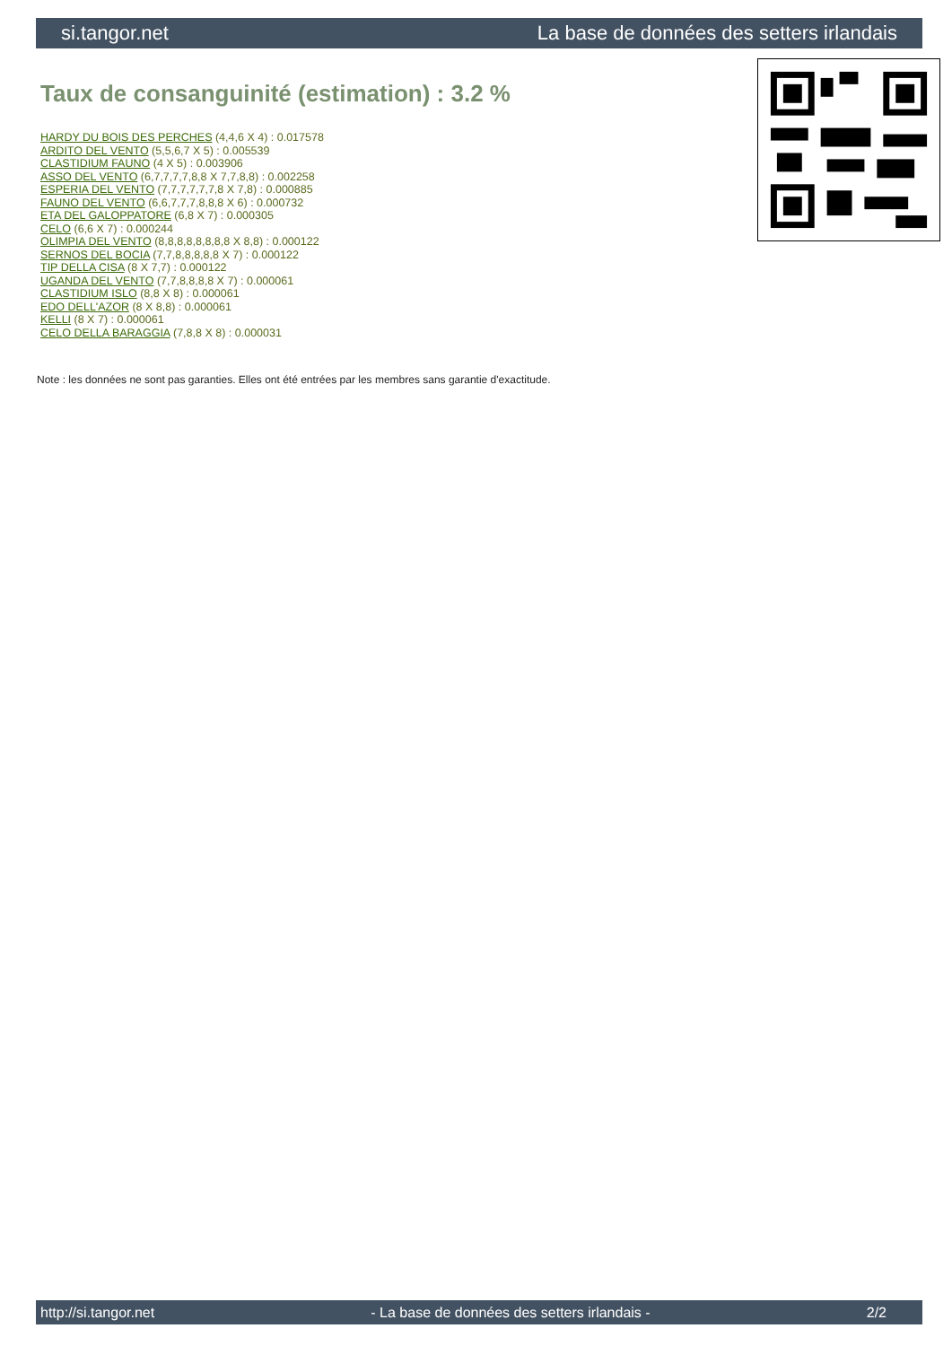si.tangor.net La base de données des setters irlandais
Taux de consanguinité (estimation) : 3.2 %
HARDY DU BOIS DES PERCHES (4,4,6 X 4) : 0.017578
ARDITO DEL VENTO (5,5,6,7 X 5) : 0.005539
CLASTIDIUM FAUNO (4 X 5) : 0.003906
ASSO DEL VENTO (6,7,7,7,7,8,8 X 7,7,8,8) : 0.002258
ESPERIA DEL VENTO (7,7,7,7,7,7,8 X 7,8) : 0.000885
FAUNO DEL VENTO (6,6,7,7,7,8,8,8 X 6) : 0.000732
ETA DEL GALOPPATORE (6,8 X 7) : 0.000305
CELO (6,6 X 7) : 0.000244
OLIMPIA DEL VENTO (8,8,8,8,8,8,8,8 X 8,8) : 0.000122
SERNOS DEL BOCIA (7,7,8,8,8,8,8 X 7) : 0.000122
TIP DELLA CISA (8 X 7,7) : 0.000122
UGANDA DEL VENTO (7,7,8,8,8,8 X 7) : 0.000061
CLASTIDIUM ISLO (8,8 X 8) : 0.000061
EDO DELL'AZOR (8 X 8,8) : 0.000061
KELLI (8 X 7) : 0.000061
CELO DELLA BARAGGIA (7,8,8 X 8) : 0.000031
Note : les données ne sont pas garanties. Elles ont été entrées par les membres sans garantie d'exactitude.
http://si.tangor.net - La base de données des setters irlandais - 2/2